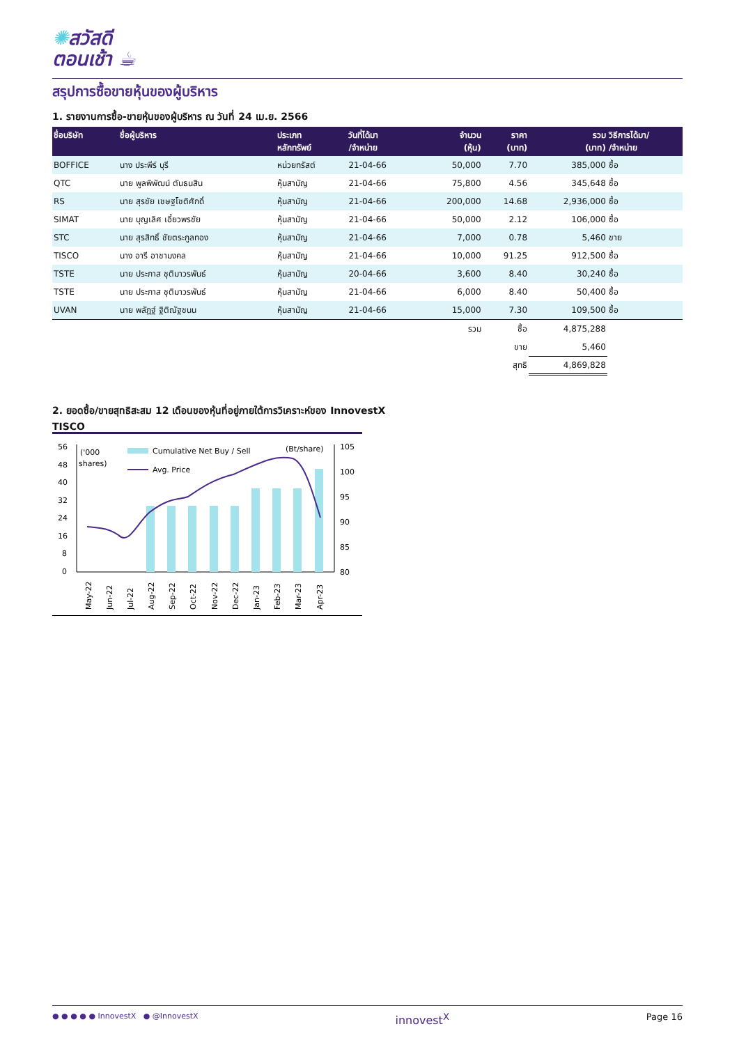✺สวัสดี
ตอนเช้า ☕
สรุปการซื้อขายหุ้นของผู้บริหาร
1. รายงานการซื้อ-ขายหุ้นของผู้บริหาร ณ วันที่ 24 เม.ย. 2566
| ชื่อบริษัท | ชื่อผู้บริหาร | ประเภท หลักทรัพย์ | วันที่ได้มา /จำหน่าย | จำนวน (หุ้น) | ราคา (บาท) | รวม (บาท) | วิธีการได้มา/ /จำหน่าย |
| --- | --- | --- | --- | --- | --- | --- | --- |
| BOFFICE | นาง ประพีร์ บุรี | หน่วยทรัสต์ | 21-04-66 | 50,000 | 7.70 | 385,000 | ซื้อ |
| QTC | นาย พูลพิพัฒน์ ตันธนสิน | หุ้นสามัญ | 21-04-66 | 75,800 | 4.56 | 345,648 | ซื้อ |
| RS | นาย สุรชัย เชษฐโชติศักดิ์ | หุ้นสามัญ | 21-04-66 | 200,000 | 14.68 | 2,936,000 | ซื้อ |
| SIMAT | นาย บุญเลิศ เอี้ยวพรชัย | หุ้นสามัญ | 21-04-66 | 50,000 | 2.12 | 106,000 | ซื้อ |
| STC | นาย สุรสิทธิ์ ชัยตระกูลทอง | หุ้นสามัญ | 21-04-66 | 7,000 | 0.78 | 5,460 | ขาย |
| TISCO | นาง อารี อาชามงคล | หุ้นสามัญ | 21-04-66 | 10,000 | 91.25 | 912,500 | ซื้อ |
| TSTE | นาย ประภาส ชุติมาวรพันธ์ | หุ้นสามัญ | 20-04-66 | 3,600 | 8.40 | 30,240 | ซื้อ |
| TSTE | นาย ประภาส ชุติมาวรพันธ์ | หุ้นสามัญ | 21-04-66 | 6,000 | 8.40 | 50,400 | ซื้อ |
| UVAN | นาย พลัฏฐ์ ฐิติณัฐชนน | หุ้นสามัญ | 21-04-66 | 15,000 | 7.30 | 109,500 | ซื้อ |
| | | | | รวม | ซื้อ | 4,875,288 | |
| | | | | | ขาย | 5,460 | |
| | | | | | สุทธิ | 4,869,828 | |
2. ยอดซื้อ/ขายสุทธิสะสม 12 เดือนของหุ้นที่อยู่ภายใต้การวิเคราะห์ของ InnovestX
TISCO
56
48
40
32
24
16
8
0
('000
shares)
Cumulative Net Buy / Sell
Avg. Price
(Bt/share)
105
100
95
90
85
80
May-22
Jun-22
Jul-22
Aug-22
Sep-22
Oct-22
Nov-22
Dec-22
Jan-23
Feb-23
Mar-23
Apr-23
● ● ● ● ● InnovestX ● @InnovestX innovest<sup>X</sup> Page 16